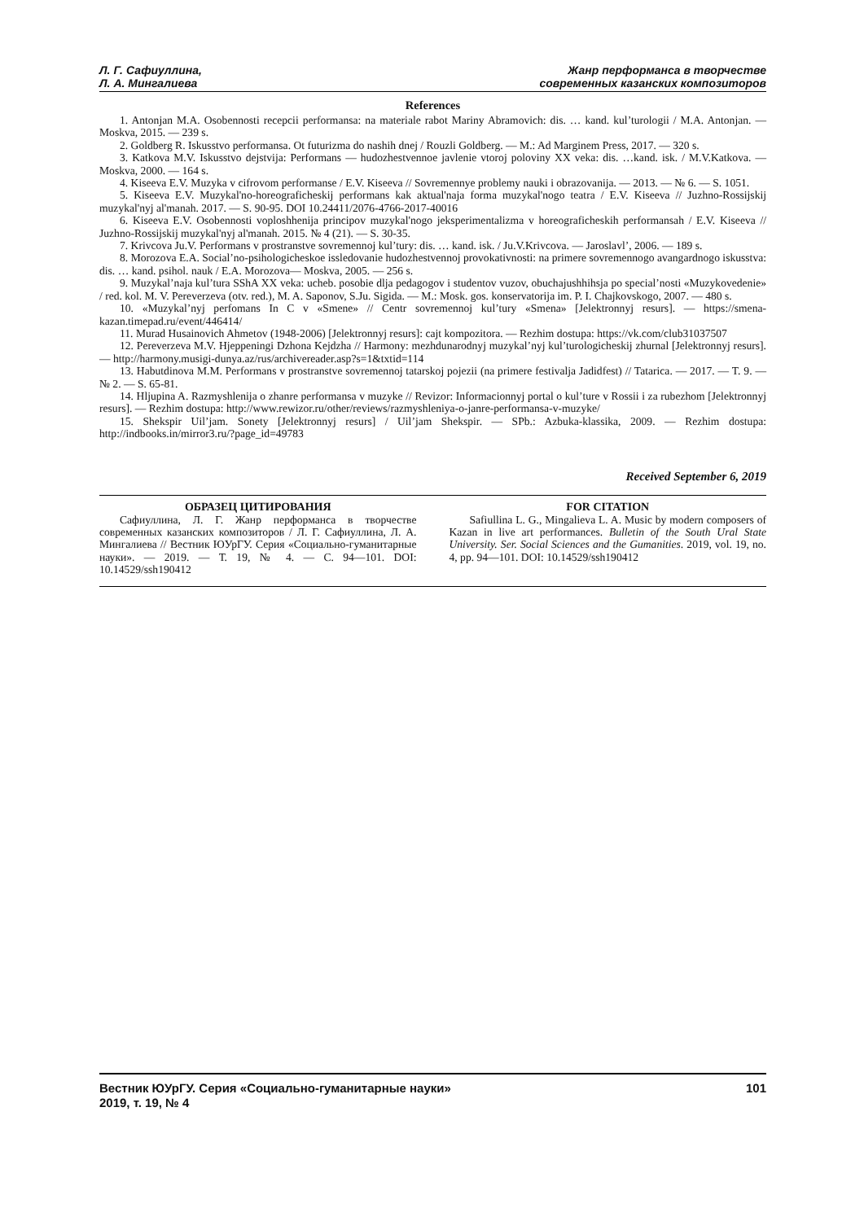Л. Г. Сафиуллина,
Л. А. Мингалиева
Жанр перформанса в творчестве
современных казанских композиторов
References
1. Antonjan M.A. Osobennosti recepcii performansa: na materiale rabot Mariny Abramovich: dis. … kand. kul’turologii / M.A. Antonjan. — Moskva, 2015. — 239 s.
2. Goldberg R. Iskusstvo performansa. Ot futurizma do nashih dnej / Rouzli Goldberg. — M.: Ad Marginem Press, 2017. — 320 s.
3. Katkova M.V. Iskusstvo dejstvija: Performans — hudozhestvennoe javlenie vtoroj poloviny XX veka: dis. …kand. isk. / M.V.Katkova. — Moskva, 2000. — 164 s.
4. Kiseeva E.V. Muzyka v cifrovom performanse / E.V. Kiseeva // Sovremennye problemy nauki i obrazovanija. — 2013. — № 6. — S. 1051.
5. Kiseeva E.V. Muzykal'no-horeograficheskij performans kak aktual'naja forma muzykal'nogo teatra / E.V. Kiseeva // Juzhno-Rossijskij muzykal'nyj al'manah. 2017. — S. 90-95. DOI 10.24411/2076-4766-2017-40016
6. Kiseeva E.V. Osobennosti voploshhenija principov muzykal'nogo jeksperimentalizma v horeograficheskih performansah / E.V. Kiseeva // Juzhno-Rossijskij muzykal'nyj al'manah. 2015. № 4 (21). — S. 30-35.
7. Krivcova Ju.V. Performans v prostranstve sovremennoj kul’tury: dis. … kand. isk. / Ju.V.Krivcova. — Jaroslavl’, 2006. — 189 s.
8. Morozova E.A. Social’no-psihologicheskoe issledovanie hudozhestvennoj provokativnosti: na primere sovremennogo avangardnogo iskusstva: dis. … kand. psihol. nauk / E.A. Morozova— Moskva, 2005. — 256 s.
9. Muzykal’naja kul’tura SShA XX veka: ucheb. posobie dlja pedagogov i studentov vuzov, obuchajushhihsja po special’nosti «Muzykovedenie» / red. kol. M. V. Pereverzeva (otv. red.), M. A. Saponov, S.Ju. Sigida. — M.: Mosk. gos. konservatorija im. P. I. Chajkovskogo, 2007. — 480 s.
10. «Muzykal’nyj perfomans In C v «Smene» // Centr sovremennoj kul’tury «Smena» [Jelektronnyj resurs]. — https://smena-kazan.timepad.ru/event/446414/
11. Murad Husainovich Ahmetov (1948-2006) [Jelektronnyj resurs]: cajt kompozitora. — Rezhim dostupa: https://vk.com/club31037507
12. Pereverzeva M.V. Hjeppeningi Dzhona Kejdzha // Harmony: mezhdunarodnyj muzykal’nyj kul’turologicheskij zhurnal [Jelektronnyj resurs]. — http://harmony.musigi-dunya.az/rus/archivereader.asp?s=1&txtid=114
13. Habutdinova M.M. Performans v prostranstve sovremennoj tatarskoj pojezii (na primere festivalja Jadidfest) // Tatarica. — 2017. — T. 9. — № 2. — S. 65-81.
14. Hljupina A. Razmyshlenija o zhanre performansa v muzyke // Revizor: Informacionnyj portal o kul’ture v Rossii i za rubezhom [Jelektronnyj resurs]. — Rezhim dostupa: http://www.rewizor.ru/other/reviews/razmyshleniya-o-janre-performansa-v-muzyke/
15. Shekspir Uil’jam. Sonety [Jelektronnyj resurs] / Uil’jam Shekspir. — SPb.: Azbuka-klassika, 2009. — Rezhim dostupa: http://indbooks.in/mirror3.ru/?page_id=49783
Received September 6, 2019
ОБРАЗЕЦ ЦИТИРОВАНИЯ
Сафиуллина, Л. Г. Жанр перформанса в творчестве современных казанских композиторов / Л. Г. Сафиуллина, Л. А. Мингалиева // Вестник ЮУрГУ. Серия «Социально-гуманитарные науки». — 2019. — Т. 19, № 4. — С. 94—101. DOI: 10.14529/ssh190412
FOR CITATION
Safiullina L. G., Mingalieva L. A. Music by modern composers of Kazan in live art performances. Bulletin of the South Ural State University. Ser. Social Sciences and the Gumanities. 2019, vol. 19, no. 4, pp. 94—101. DOI: 10.14529/ssh190412
Вестник ЮУрГУ. Серия «Социально-гуманитарные науки»
2019, т. 19, № 4
101